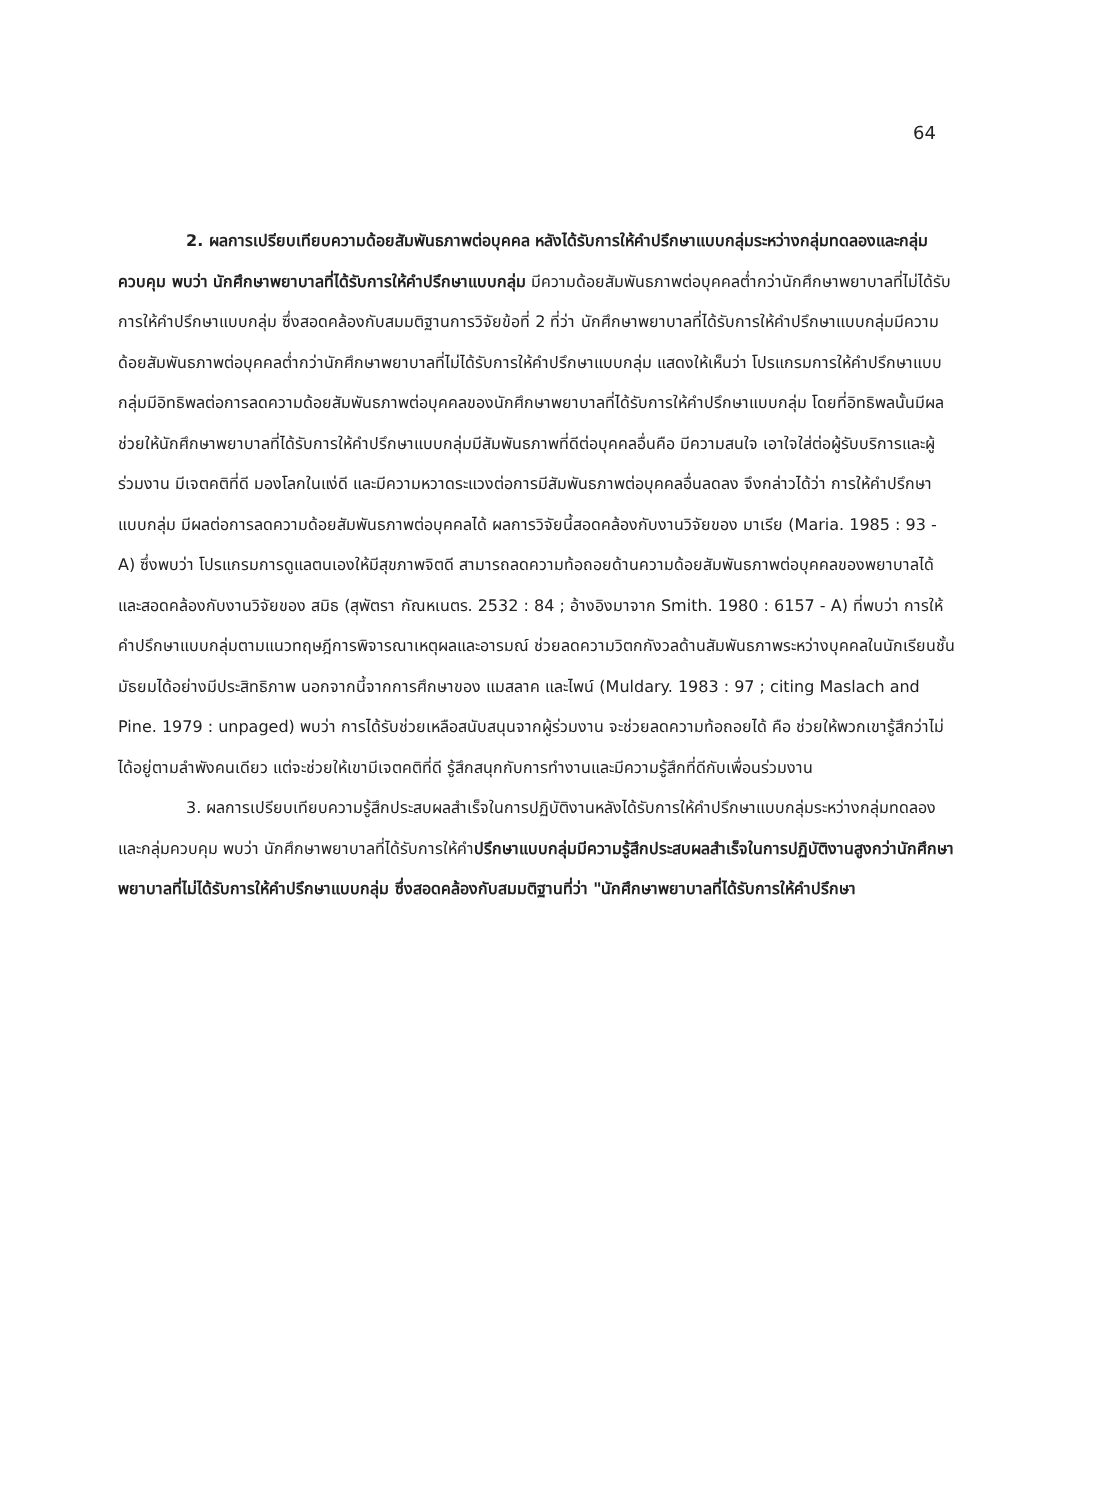64
2. ผลการเปรียบเทียบความด้อยสัมพันธภาพต่อบุคคล หลังได้รับการให้คำปรึกษาแบบกลุ่มระหว่างกลุ่มทดลองและกลุ่มควบคุม พบว่า นักศึกษาพยาบาลที่ได้รับการให้คำปรึกษาแบบกลุ่ม มีความด้อยสัมพันธภาพต่อบุคคลต่ำกว่านักศึกษาพยาบาลที่ไม่ได้รับการให้คำปรึกษาแบบกลุ่ม ซึ่งสอดคล้องกับสมมติฐานการวิจัยข้อที่ 2 ที่ว่า นักศึกษาพยาบาลที่ได้รับการให้คำปรึกษาแบบกลุ่มมีความด้อยสัมพันธภาพต่อบุคคลต่ำกว่านักศึกษาพยาบาลที่ไม่ได้รับการให้คำปรึกษาแบบกลุ่ม แสดงให้เห็นว่า โปรแกรมการให้คำปรึกษาแบบกลุ่มมีอิทธิพลต่อการลดความด้อยสัมพันธภาพต่อบุคคลของนักศึกษาพยาบาลที่ได้รับการให้คำปรึกษาแบบกลุ่ม โดยที่อิทธิพลนั้นมีผลช่วยให้นักศึกษาพยาบาลที่ได้รับการให้คำปรึกษาแบบกลุ่มมีสัมพันธภาพที่ดีต่อบุคคลอื่นคือ มีความสนใจ เอาใจใส่ต่อผู้รับบริการและผู้ร่วมงาน มีเจตคติที่ดี มองโลกในแง่ดี และมีความหวาดระแวงต่อการมีสัมพันธภาพต่อบุคคลอื่นลดลง จึงกล่าวได้ว่า การให้คำปรึกษาแบบกลุ่ม มีผลต่อการลดความด้อยสัมพันธภาพต่อบุคคลได้ ผลการวิจัยนี้สอดคล้องกับงานวิจัยของ มาเรีย (Maria. 1985 : 93 - A) ซึ่งพบว่า โปรแกรมการดูแลตนเองให้มีสุขภาพจิตดี สามารถลดความท้อถอยด้านความด้อยสัมพันธภาพต่อบุคคลของพยาบาลได้ และสอดคล้องกับงานวิจัยของ สมิธ (สุพัตรา กัณหเนตร. 2532 : 84 ; อ้างอิงมาจาก Smith. 1980 : 6157 - A) ที่พบว่า การให้คำปรึกษาแบบกลุ่มตามแนวทฤษฎีการพิจารณาเหตุผลและอารมณ์ ช่วยลดความวิตกกังวลด้านสัมพันธภาพระหว่างบุคคลในนักเรียนชั้นมัธยมได้อย่างมีประสิทธิภาพ นอกจากนี้จากการศึกษาของ แมสลาค และไพน์ (Muldary. 1983 : 97 ; citing Maslach and Pine. 1979 : unpaged) พบว่า การได้รับช่วยเหลือสนับสนุนจากผู้ร่วมงาน จะช่วยลดความท้อถอยได้ คือ ช่วยให้พวกเขารู้สึกว่าไม่ได้อยู่ตามลำพังคนเดียว แต่จะช่วยให้เขามีเจตคติที่ดี รู้สึกสนุกกับการทำงานและมีความรู้สึกที่ดีกับเพื่อนร่วมงาน
3. ผลการเปรียบเทียบความรู้สึกประสบผลสำเร็จในการปฏิบัติงานหลังได้รับการให้คำปรึกษาแบบกลุ่มระหว่างกลุ่มทดลองและกลุ่มควบคุม พบว่า นักศึกษาพยาบาลที่ได้รับการให้คำปรึกษาแบบกลุ่มมีความรู้สึกประสบผลสำเร็จในการปฏิบัติงานสูงกว่านักศึกษาพยาบาลที่ไม่ได้รับการให้คำปรึกษาแบบกลุ่ม ซึ่งสอดคล้องกับสมมติฐานที่ว่า "นักศึกษาพยาบาลที่ได้รับการให้คำปรึกษา